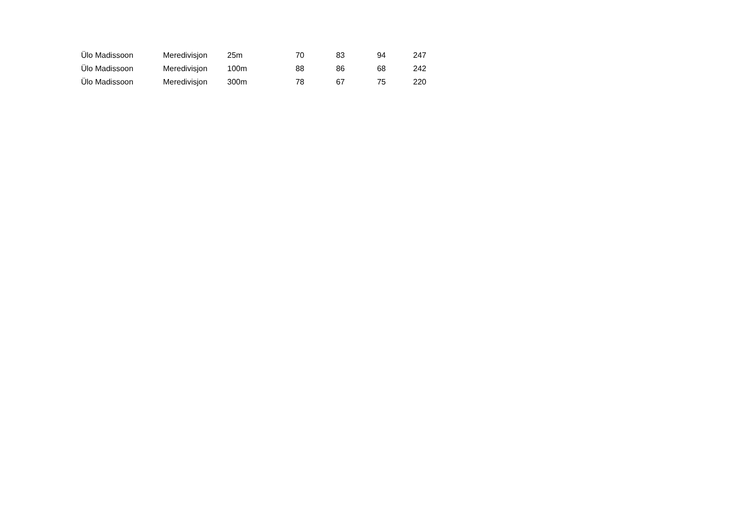| Ülo Madissoon | Meredivisjon | 25m | 70 | 83 | 94 | 247 |
| Ülo Madissoon | Meredivisjon | 100m | 88 | 86 | 68 | 242 |
| Ülo Madissoon | Meredivisjon | 300m | 78 | 67 | 75 | 220 |